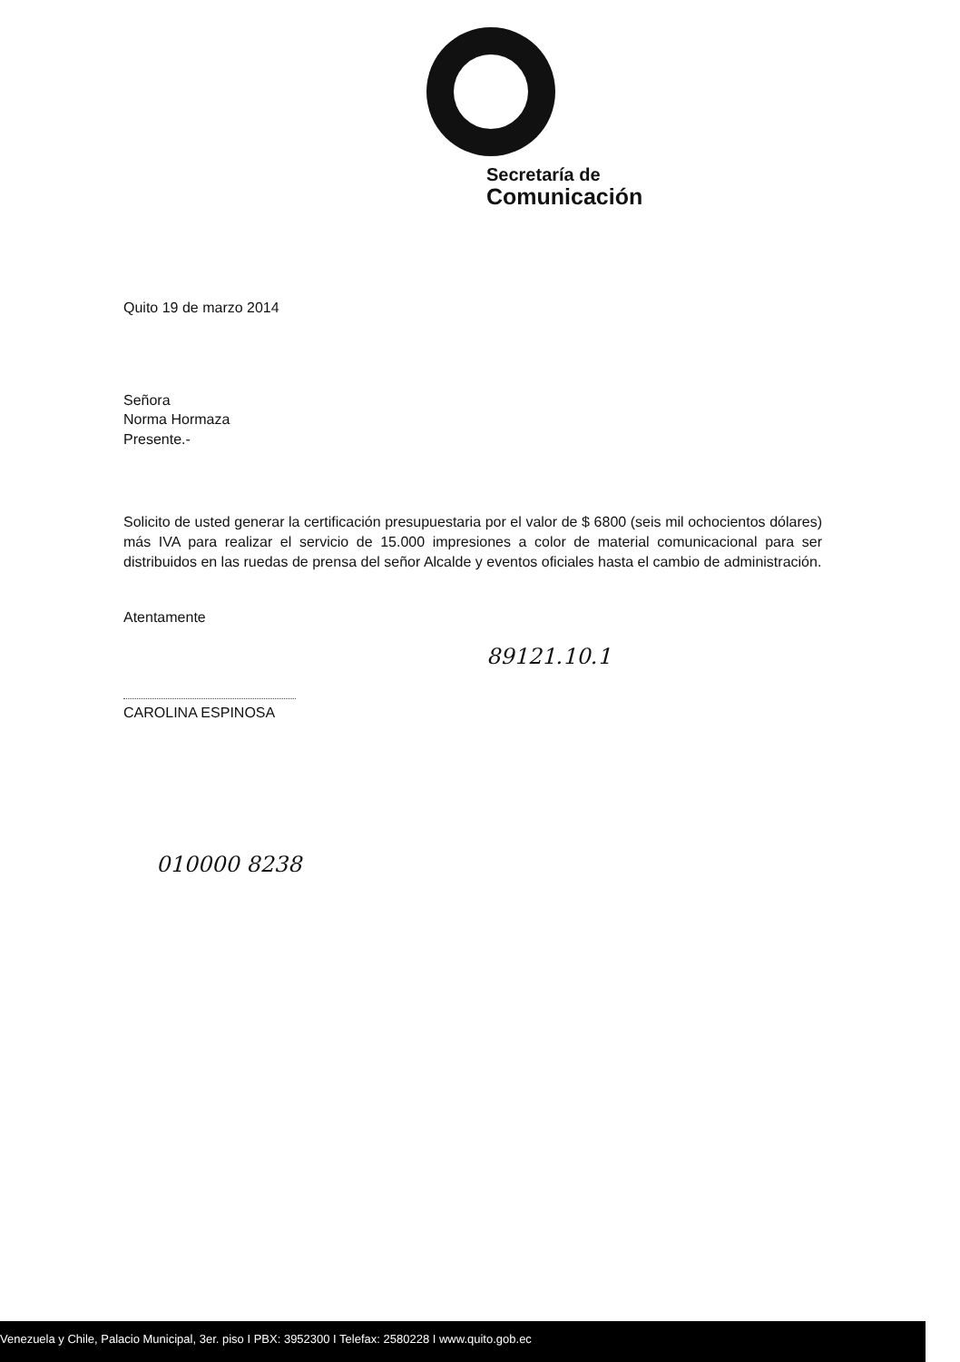Secretaría de
Comunicación
Quito 19 de marzo 2014
Señora
Norma Hormaza
Presente.-
Solicito de usted generar la certificación presupuestaria por el valor de $ 6800 (seis mil ochocientos dólares) más IVA para realizar el servicio de 15.000 impresiones a color de material comunicacional para ser distribuidos en las ruedas de prensa del señor Alcalde y eventos oficiales hasta el cambio de administración.
Atentamente
89121.10.1
CAROLINA ESPINOSA
010000 8238
Venezuela y Chile, Palacio Municipal, 3er. piso I PBX: 3952300 I Telefax: 2580228 I www.quito.gob.ec